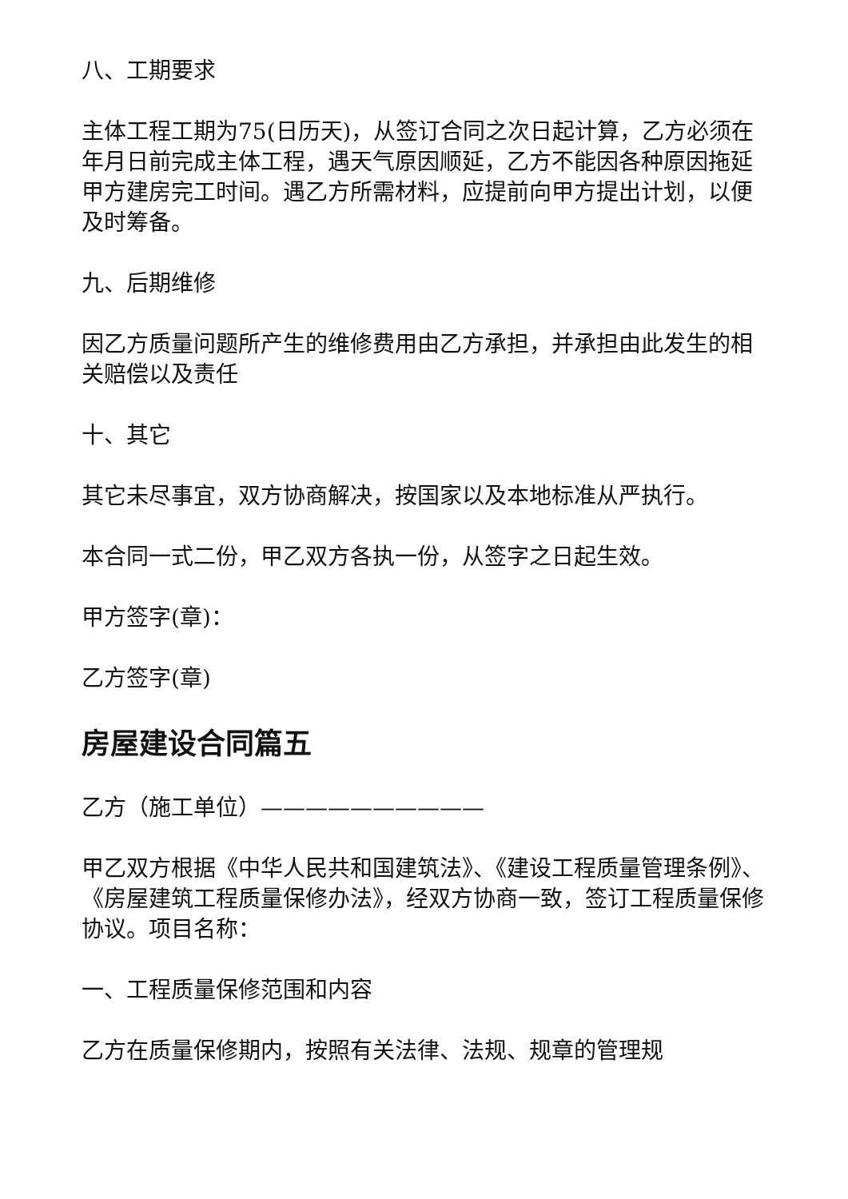八、工期要求
主体工程工期为75(日历天)，从签订合同之次日起计算，乙方必须在年月日前完成主体工程，遇天气原因顺延，乙方不能因各种原因拖延甲方建房完工时间。遇乙方所需材料，应提前向甲方提出计划，以便及时筹备。
九、后期维修
因乙方质量问题所产生的维修费用由乙方承担，并承担由此发生的相关赔偿以及责任
十、其它
其它未尽事宜，双方协商解决，按国家以及本地标准从严执行。
本合同一式二份，甲乙双方各执一份，从签字之日起生效。
甲方签字(章)：
乙方签字(章)
房屋建设合同篇五
乙方（施工单位）——————————
甲乙双方根据《中华人民共和国建筑法》、《建设工程质量管理条例》、《房屋建筑工程质量保修办法》，经双方协商一致，签订工程质量保修协议。项目名称：
一、工程质量保修范围和内容
乙方在质量保修期内，按照有关法律、法规、规章的管理规